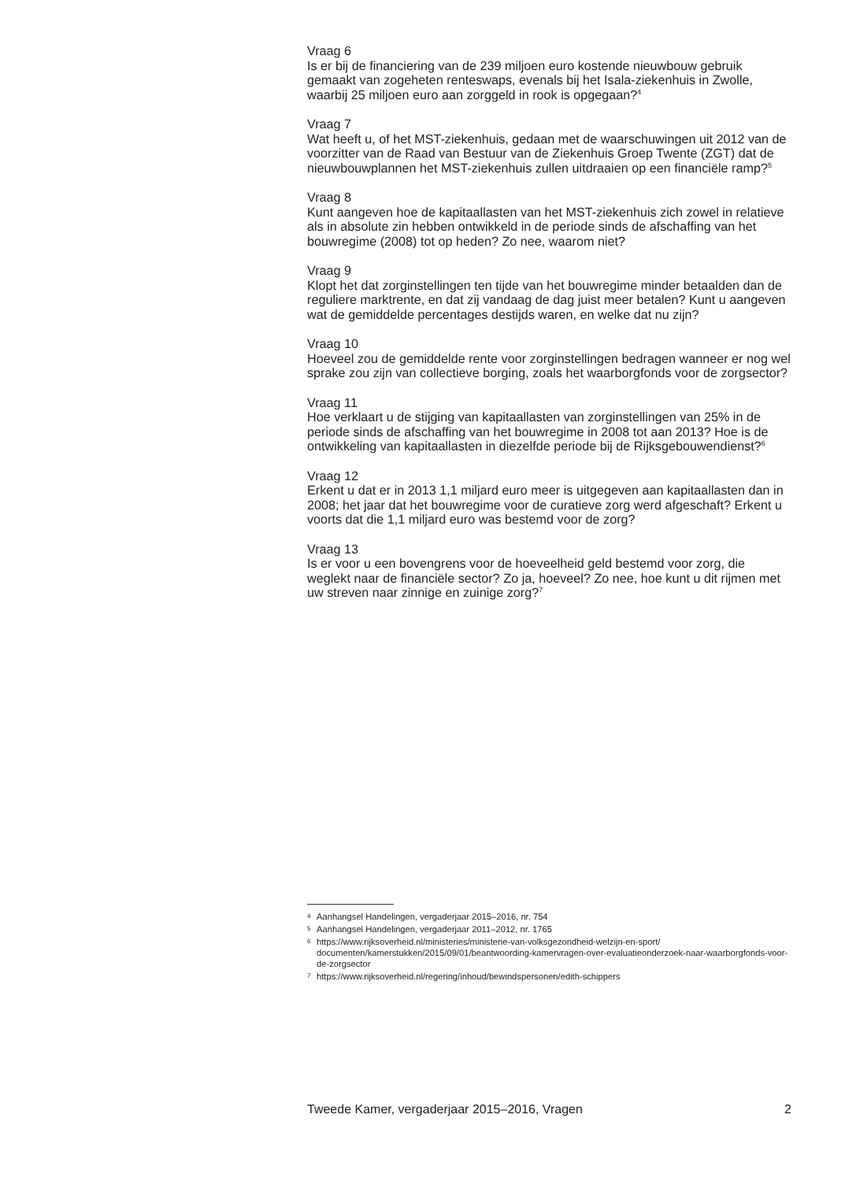Vraag 6
Is er bij de financiering van de 239 miljoen euro kostende nieuwbouw gebruik gemaakt van zogeheten renteswaps, evenals bij het Isala-ziekenhuis in Zwolle, waarbij 25 miljoen euro aan zorggeld in rook is opgegaan?<sup>4</sup>
Vraag 7
Wat heeft u, of het MST-ziekenhuis, gedaan met de waarschuwingen uit 2012 van de voorzitter van de Raad van Bestuur van de Ziekenhuis Groep Twente (ZGT) dat de nieuwbouwplannen het MST-ziekenhuis zullen uitdraaien op een financiële ramp?<sup>5</sup>
Vraag 8
Kunt aangeven hoe de kapitaallasten van het MST-ziekenhuis zich zowel in relatieve als in absolute zin hebben ontwikkeld in de periode sinds de afschaffing van het bouwregime (2008) tot op heden? Zo nee, waarom niet?
Vraag 9
Klopt het dat zorginstellingen ten tijde van het bouwregime minder betaalden dan de reguliere marktrente, en dat zij vandaag de dag juist meer betalen? Kunt u aangeven wat de gemiddelde percentages destijds waren, en welke dat nu zijn?
Vraag 10
Hoeveel zou de gemiddelde rente voor zorginstellingen bedragen wanneer er nog wel sprake zou zijn van collectieve borging, zoals het waarborgfonds voor de zorgsector?
Vraag 11
Hoe verklaart u de stijging van kapitaallasten van zorginstellingen van 25% in de periode sinds de afschaffing van het bouwregime in 2008 tot aan 2013? Hoe is de ontwikkeling van kapitaallasten in diezelfde periode bij de Rijksgebouwendienst?<sup>6</sup>
Vraag 12
Erkent u dat er in 2013 1,1 miljard euro meer is uitgegeven aan kapitaallasten dan in 2008; het jaar dat het bouwregime voor de curatieve zorg werd afgeschaft? Erkent u voorts dat die 1,1 miljard euro was bestemd voor de zorg?
Vraag 13
Is er voor u een bovengrens voor de hoeveelheid geld bestemd voor zorg, die weglekt naar de financiële sector? Zo ja, hoeveel? Zo nee, hoe kunt u dit rijmen met uw streven naar zinnige en zuinige zorg?<sup>7</sup>
4 Aanhangsel Handelingen, vergaderjaar 2015–2016, nr. 754
5 Aanhangsel Handelingen, vergaderjaar 2011–2012, nr. 1765
6 https://www.rijksoverheid.nl/ministeries/ministerie-van-volksgezondheid-welzijn-en-sport/ documenten/kamerstukken/2015/09/01/beantwoording-kamervragen-over-evaluatieonderzoek-naar-waarborgfonds-voor-de-zorgsector
7 https://www.rijksoverheid.nl/regering/inhoud/bewindspersonen/edith-schippers
Tweede Kamer, vergaderjaar 2015–2016, Vragen 2